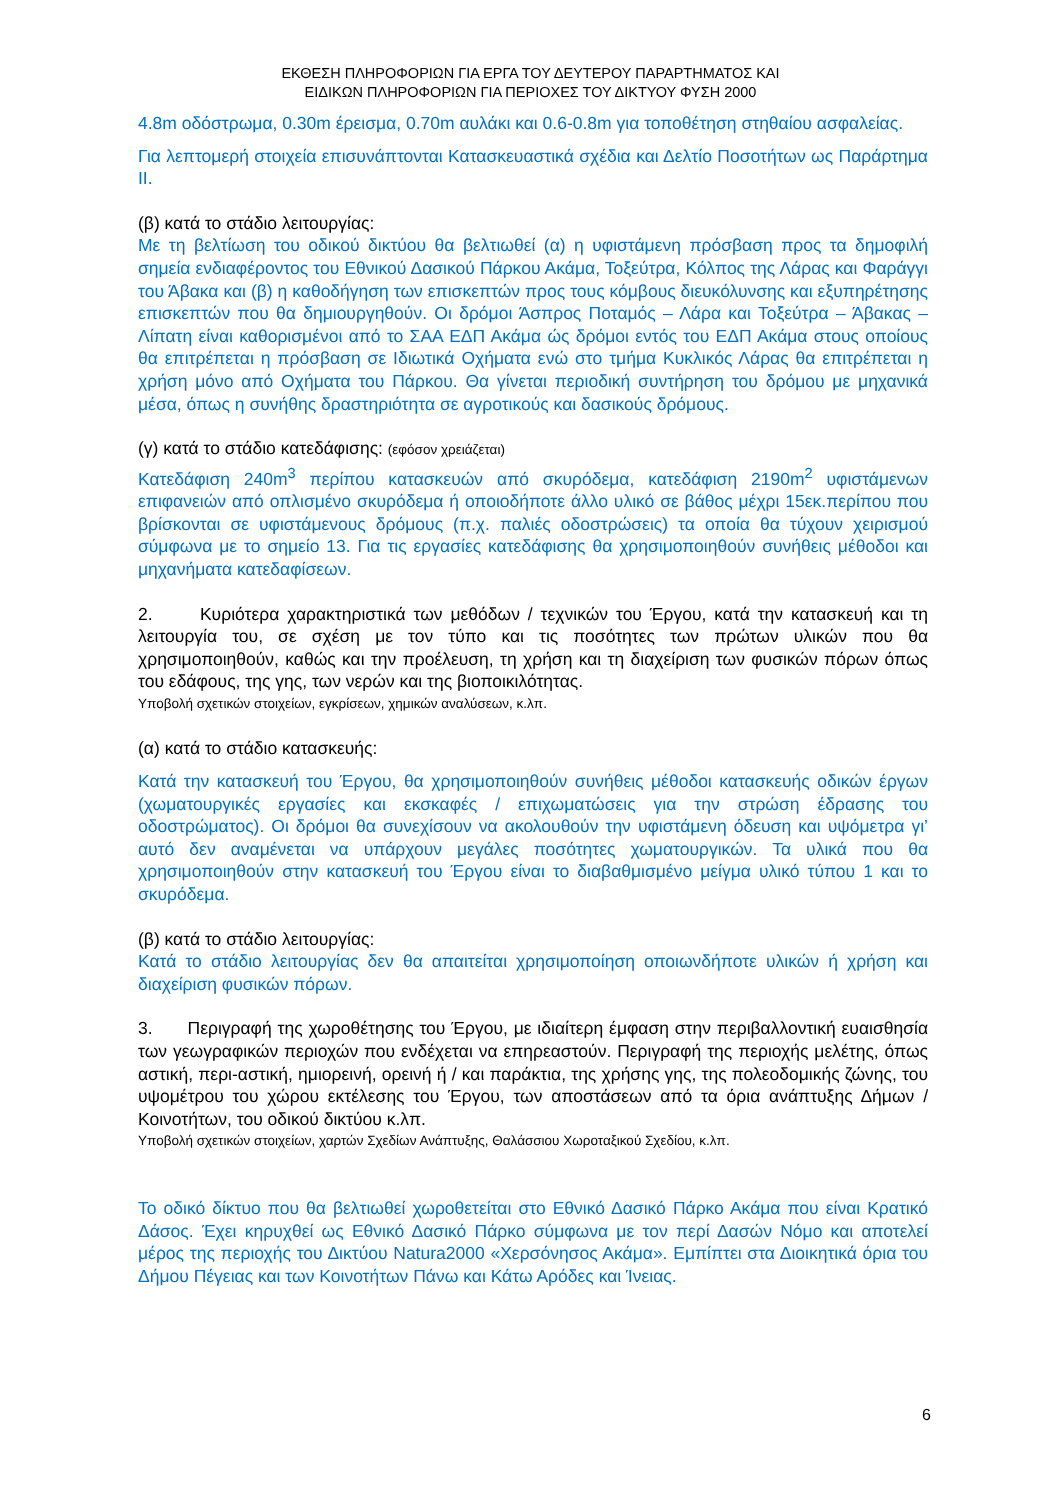ΕΚΘΕΣΗ ΠΛΗΡΟΦΟΡΙΩΝ ΓΙΑ ΕΡΓΑ ΤΟΥ ΔΕΥΤΕΡΟΥ ΠΑΡΑΡΤΗΜΑΤΟΣ ΚΑΙ
ΕΙΔΙΚΩΝ ΠΛΗΡΟΦΟΡΙΩΝ ΓΙΑ ΠΕΡΙΟΧΕΣ ΤΟΥ ΔΙΚΤΥΟΥ ΦΥΣΗ 2000
4.8m οδόστρωμα, 0.30m έρεισμα, 0.70m αυλάκι και 0.6-0.8m για τοποθέτηση στηθαίου ασφαλείας.
Για λεπτομερή στοιχεία επισυνάπτονται Κατασκευαστικά σχέδια και Δελτίο Ποσοτήτων ως Παράρτημα ΙΙ.
(β) κατά το στάδιο λειτουργίας:
Με τη βελτίωση του οδικού δικτύου θα βελτιωθεί (α) η υφιστάμενη πρόσβαση προς τα δημοφιλή σημεία ενδιαφέροντος του Εθνικού Δασικού Πάρκου Ακάμα, Τοξεύτρα, Κόλπος της Λάρας και Φαράγγι του Άβακα και (β) η καθοδήγηση των επισκεπτών προς τους κόμβους διευκόλυνσης και εξυπηρέτησης επισκεπτών που θα δημιουργηθούν. Οι δρόμοι Άσπρος Ποταμός – Λάρα και Τοξεύτρα – Άβακας – Λίπατη είναι καθορισμένοι από το ΣΑΑ ΕΔΠ Ακάμα ώς δρόμοι εντός του ΕΔΠ Ακάμα στους οποίους θα επιτρέπεται η πρόσβαση σε Ιδιωτικά Οχήματα ενώ στο τμήμα Κυκλικός Λάρας θα επιτρέπεται η χρήση μόνο από Οχήματα του Πάρκου. Θα γίνεται περιοδική συντήρηση του δρόμου με μηχανικά μέσα, όπως η συνήθης δραστηριότητα σε αγροτικούς και δασικούς δρόμους.
(γ) κατά το στάδιο κατεδάφισης: (εφόσον χρειάζεται)
Κατεδάφιση 240m<sup>3</sup> περίπου κατασκευών από σκυρόδεμα, κατεδάφιση 2190m<sup>2</sup> υφιστάμενων επιφανειών από οπλισμένο σκυρόδεμα ή οποιοδήποτε άλλο υλικό σε βάθος μέχρι 15εκ.περίπου που βρίσκονται σε υφιστάμενους δρόμους (π.χ. παλιές οδοστρώσεις) τα οποία θα τύχουν χειρισμού σύμφωνα με το σημείο 13. Για τις εργασίες κατεδάφισης θα χρησιμοποιηθούν συνήθεις μέθοδοι και μηχανήματα κατεδαφίσεων.
2. Κυριότερα χαρακτηριστικά των μεθόδων / τεχνικών του Έργου, κατά την κατασκευή και τη λειτουργία του, σε σχέση με τον τύπο και τις ποσότητες των πρώτων υλικών που θα χρησιμοποιηθούν, καθώς και την προέλευση, τη χρήση και τη διαχείριση των φυσικών πόρων όπως του εδάφους, της γης, των νερών και της βιοποικιλότητας.
Υποβολή σχετικών στοιχείων, εγκρίσεων, χημικών αναλύσεων, κ.λπ.
(α) κατά το στάδιο κατασκευής:
Κατά την κατασκευή του Έργου, θα χρησιμοποιηθούν συνήθεις μέθοδοι κατασκευής οδικών έργων (χωματουργικές εργασίες και εκσκαφές / επιχωματώσεις για την στρώση έδρασης του οδοστρώματος). Οι δρόμοι θα συνεχίσουν να ακολουθούν την υφιστάμενη όδευση και υψόμετρα γι’ αυτό δεν αναμένεται να υπάρχουν μεγάλες ποσότητες χωματουργικών. Τα υλικά που θα χρησιμοποιηθούν στην κατασκευή του Έργου είναι το διαβαθμισμένο μείγμα υλικό τύπου 1 και το σκυρόδεμα.
(β) κατά το στάδιο λειτουργίας:
Κατά το στάδιο λειτουργίας δεν θα απαιτείται χρησιμοποίηση οποιωνδήποτε υλικών ή χρήση και διαχείριση φυσικών πόρων.
3. Περιγραφή της χωροθέτησης του Έργου, με ιδιαίτερη έμφαση στην περιβαλλοντική ευαισθησία των γεωγραφικών περιοχών που ενδέχεται να επηρεαστούν. Περιγραφή της περιοχής μελέτης, όπως αστική, περι-αστική, ημιορεινή, ορεινή ή / και παράκτια, της χρήσης γης, της πολεοδομικής ζώνης, του υψομέτρου του χώρου εκτέλεσης του Έργου, των αποστάσεων από τα όρια ανάπτυξης Δήμων / Κοινοτήτων, του οδικού δικτύου κ.λπ.
Υποβολή σχετικών στοιχείων, χαρτών Σχεδίων Ανάπτυξης, Θαλάσσιου Χωροταξικού Σχεδίου, κ.λπ.
Το οδικό δίκτυο που θα βελτιωθεί χωροθετείται στο Εθνικό Δασικό Πάρκο Ακάμα που είναι Κρατικό Δάσος. Έχει κηρυχθεί ως Εθνικό Δασικό Πάρκο σύμφωνα με τον περί Δασών Νόμο και αποτελεί μέρος της περιοχής του Δικτύου Natura2000 «Χερσόνησος Ακάμα». Εμπίπτει στα Διοικητικά όρια του Δήμου Πέγειας και των Κοινοτήτων Πάνω και Κάτω Αρόδες και Ίνειας.
6